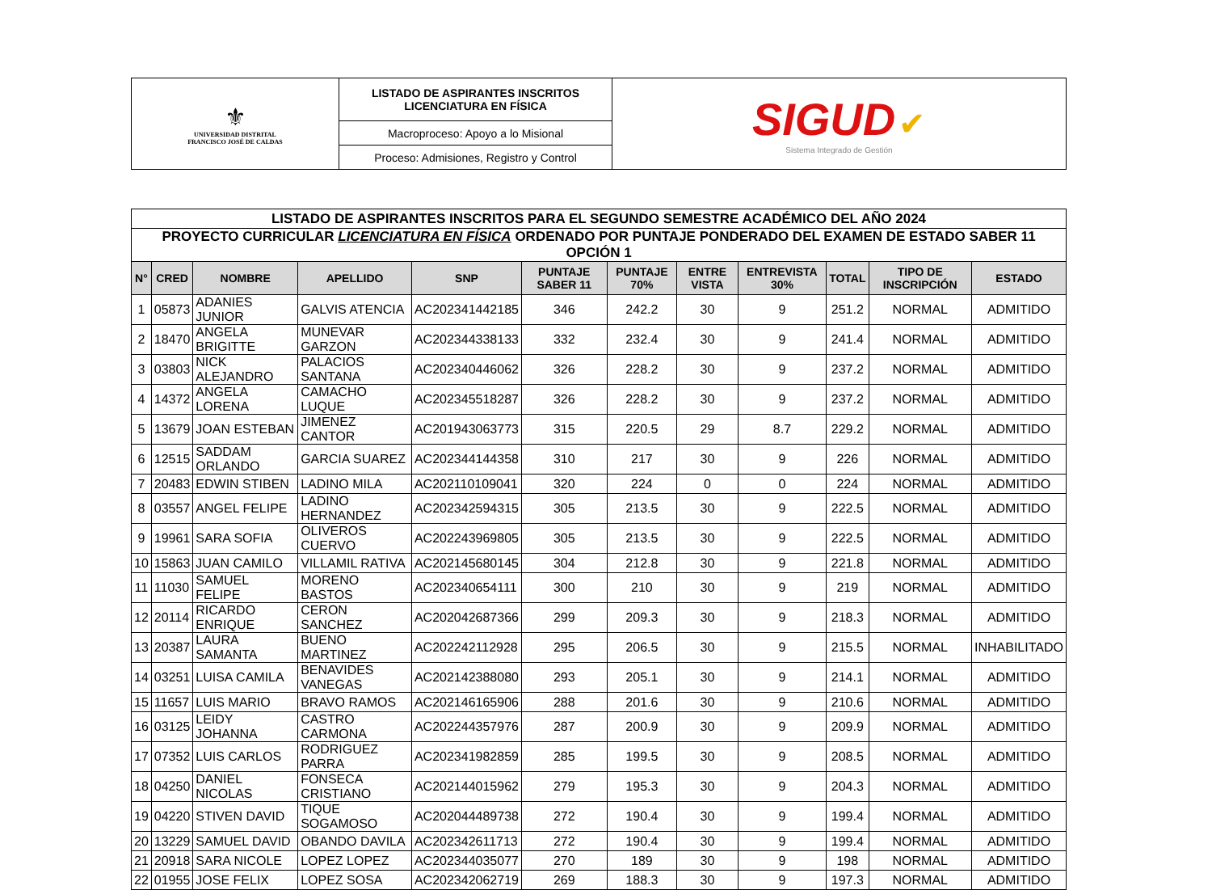| ⚜ UNIVERSIDAD DISTRITAL FRANCISCO JOSÉ DE CALDAS | LISTADO DE ASPIRANTES INSCRITOS LICENCIATURA EN FÍSICA | SIGUD ✔ Sistema Integrado de Gestión |
| | Macroproceso: Apoyo a lo Misional | |
| | Proceso: Admisiones, Registro y Control | |
| LISTADO DE ASPIRANTES INSCRITOS PARA EL SEGUNDO SEMESTRE ACADÉMICO DEL AÑO 2024 | | | | | | | | | | | |
| PROYECTO CURRICULAR LICENCIATURA EN FÍSICA ORDENADO POR PUNTAJE PONDERADO DEL EXAMEN DE ESTADO SABER 11 OPCIÓN 1 | | | | | | | | | | | |
| N° | CRED | NOMBRE | APELLIDO | SNP | PUNTAJE SABER 11 | PUNTAJE 70% | ENTRE VISTA | ENTREVISTA 30% | TOTAL | TIPO DE INSCRIPCIÓN | ESTADO |
| 1 | 05873 | ADANIES JUNIOR | GALVIS ATENCIA | AC202341442185 | 346 | 242.2 | 30 | 9 | 251.2 | NORMAL | ADMITIDO |
| 2 | 18470 | ANGELA BRIGITTE | MUNEVAR GARZON | AC202344338133 | 332 | 232.4 | 30 | 9 | 241.4 | NORMAL | ADMITIDO |
| 3 | 03803 | NICK ALEJANDRO | PALACIOS SANTANA | AC202340446062 | 326 | 228.2 | 30 | 9 | 237.2 | NORMAL | ADMITIDO |
| 4 | 14372 | ANGELA LORENA | CAMACHO LUQUE | AC202345518287 | 326 | 228.2 | 30 | 9 | 237.2 | NORMAL | ADMITIDO |
| 5 | 13679 | JOAN ESTEBAN | JIMENEZ CANTOR | AC201943063773 | 315 | 220.5 | 29 | 8.7 | 229.2 | NORMAL | ADMITIDO |
| 6 | 12515 | SADDAM ORLANDO | GARCIA SUAREZ | AC202344144358 | 310 | 217 | 30 | 9 | 226 | NORMAL | ADMITIDO |
| 7 | 20483 | EDWIN STIBEN | LADINO MILA | AC202110109041 | 320 | 224 | 0 | 0 | 224 | NORMAL | ADMITIDO |
| 8 | 03557 | ANGEL FELIPE | LADINO HERNANDEZ | AC202342594315 | 305 | 213.5 | 30 | 9 | 222.5 | NORMAL | ADMITIDO |
| 9 | 19961 | SARA SOFIA | OLIVEROS CUERVO | AC202243969805 | 305 | 213.5 | 30 | 9 | 222.5 | NORMAL | ADMITIDO |
| 10 | 15863 | JUAN CAMILO | VILLAMIL RATIVA | AC202145680145 | 304 | 212.8 | 30 | 9 | 221.8 | NORMAL | ADMITIDO |
| 11 | 11030 | SAMUEL FELIPE | MORENO BASTOS | AC202340654111 | 300 | 210 | 30 | 9 | 219 | NORMAL | ADMITIDO |
| 12 | 20114 | RICARDO ENRIQUE | CERON SANCHEZ | AC202042687366 | 299 | 209.3 | 30 | 9 | 218.3 | NORMAL | ADMITIDO |
| 13 | 20387 | LAURA SAMANTA | BUENO MARTINEZ | AC202242112928 | 295 | 206.5 | 30 | 9 | 215.5 | NORMAL | INHABILITADO |
| 14 | 03251 | LUISA CAMILA | BENAVIDES VANEGAS | AC202142388080 | 293 | 205.1 | 30 | 9 | 214.1 | NORMAL | ADMITIDO |
| 15 | 11657 | LUIS MARIO | BRAVO RAMOS | AC202146165906 | 288 | 201.6 | 30 | 9 | 210.6 | NORMAL | ADMITIDO |
| 16 | 03125 | LEIDY JOHANNA | CASTRO CARMONA | AC202244357976 | 287 | 200.9 | 30 | 9 | 209.9 | NORMAL | ADMITIDO |
| 17 | 07352 | LUIS CARLOS | RODRIGUEZ PARRA | AC202341982859 | 285 | 199.5 | 30 | 9 | 208.5 | NORMAL | ADMITIDO |
| 18 | 04250 | DANIEL NICOLAS | FONSECA CRISTIANO | AC202144015962 | 279 | 195.3 | 30 | 9 | 204.3 | NORMAL | ADMITIDO |
| 19 | 04220 | STIVEN DAVID | TIQUE SOGAMOSO | AC202044489738 | 272 | 190.4 | 30 | 9 | 199.4 | NORMAL | ADMITIDO |
| 20 | 13229 | SAMUEL DAVID | OBANDO DAVILA | AC202342611713 | 272 | 190.4 | 30 | 9 | 199.4 | NORMAL | ADMITIDO |
| 21 | 20918 | SARA NICOLE | LOPEZ LOPEZ | AC202344035077 | 270 | 189 | 30 | 9 | 198 | NORMAL | ADMITIDO |
| 22 | 01955 | JOSE FELIX | LOPEZ SOSA | AC202342062719 | 269 | 188.3 | 30 | 9 | 197.3 | NORMAL | ADMITIDO |